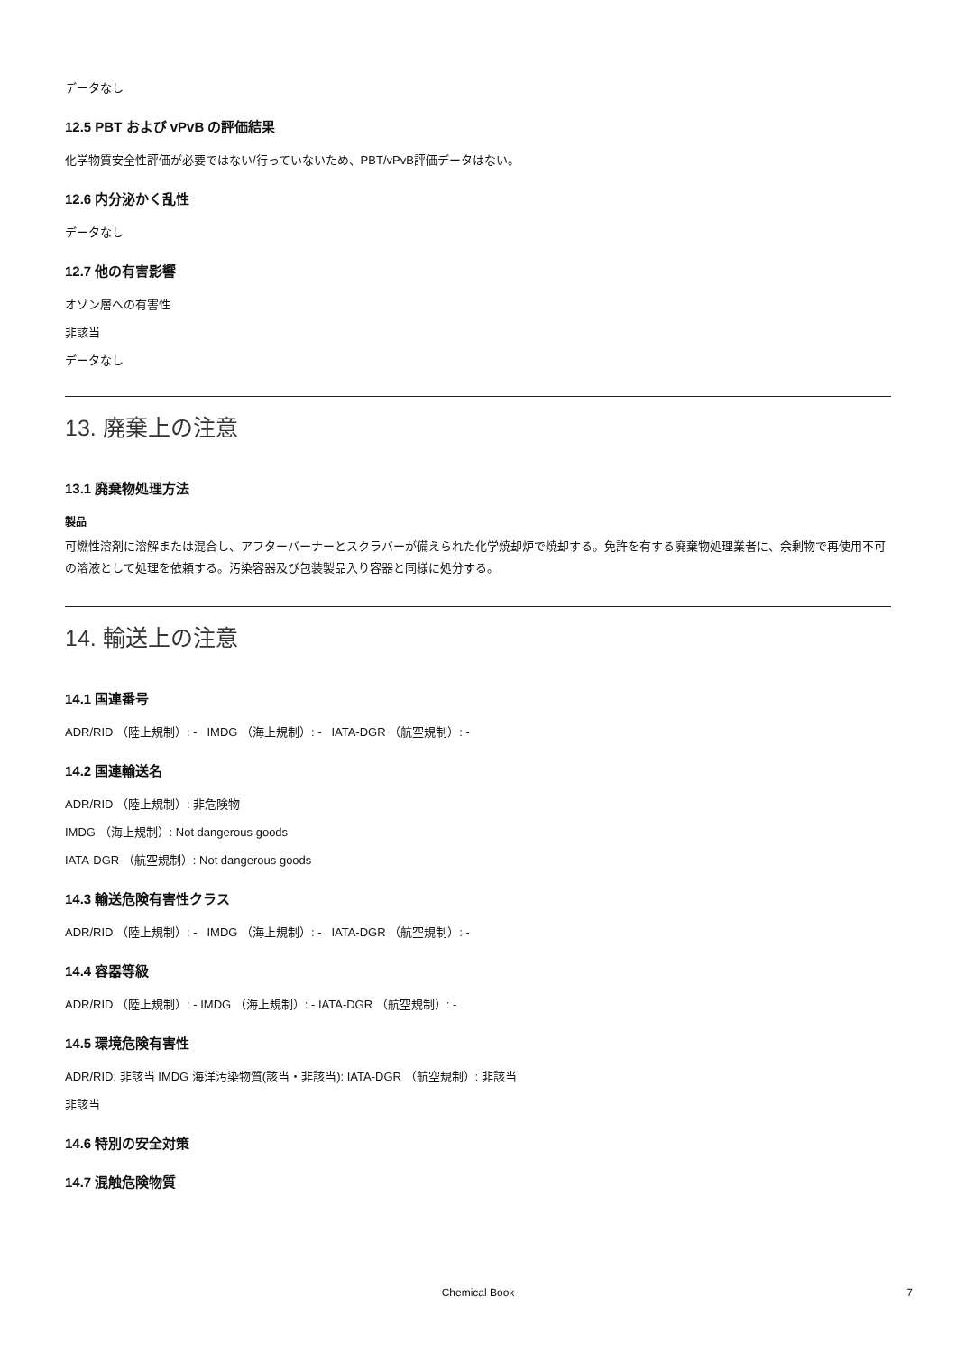データなし
12.5 PBT および vPvB の評価結果
化学物質安全性評価が必要ではない/行っていないため、PBT/vPvB評価データはない。
12.6 内分泌かく乱性
データなし
12.7 他の有害影響
オゾン層への有害性
非該当
データなし
13. 廃棄上の注意
13.1 廃棄物処理方法
製品
可燃性溶剤に溶解または混合し、アフターバーナーとスクラバーが備えられた化学焼却炉で焼却する。免許を有する廃棄物処理業者に、余剰物で再使用不可の溶液として処理を依頼する。汚染容器及び包装製品入り容器と同様に処分する。
14. 輸送上の注意
14.1 国連番号
ADR/RID （陸上規制）: - IMDG （海上規制）: - IATA-DGR （航空規制）: -
14.2 国連輸送名
ADR/RID （陸上規制）: 非危険物
IMDG （海上規制）: Not dangerous goods
IATA-DGR （航空規制）: Not dangerous goods
14.3 輸送危険有害性クラス
ADR/RID （陸上規制）: - IMDG （海上規制）: - IATA-DGR （航空規制）: -
14.4 容器等級
ADR/RID （陸上規制）: - IMDG （海上規制）: - IATA-DGR （航空規制）: -
14.5 環境危険有害性
ADR/RID: 非該当 IMDG 海洋汚染物質(該当・非該当): IATA-DGR （航空規制）: 非該当
非該当
14.6 特別の安全対策
14.7 混触危険物質
Chemical Book 7